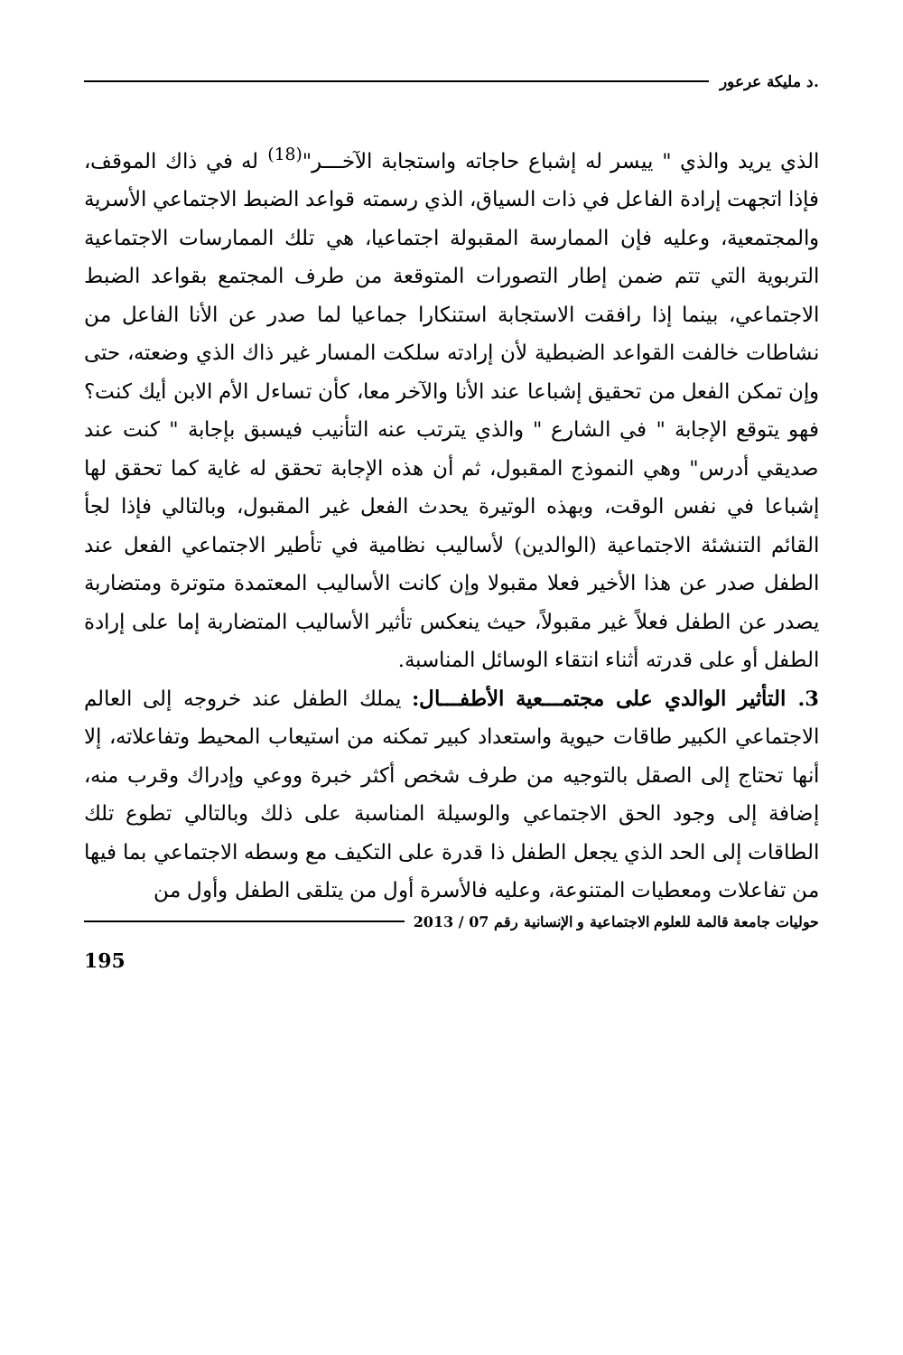.د مليكة عرعور
الذي يريد والذي " ييسر له إشباع حاجاته واستجابة الآخـــر"<sup>(18)</sup> له في ذاك الموقف، فإذا اتجهت إرادة الفاعل في ذات السياق، الذي رسمته قواعد الضبط الاجتماعي الأسرية والمجتمعية، وعليه فإن الممارسة المقبولة اجتماعيا، هي تلك الممارسات الاجتماعية التربوية التي تتم ضمن إطار التصورات المتوقعة من طرف المجتمع بقواعد الضبط الاجتماعي، بينما إذا رافقت الاستجابة استنكارا جماعيا لما صدر عن الأنا الفاعل من نشاطات خالفت القواعد الضبطية لأن إرادته سلكت المسار غير ذاك الذي وضعته، حتى وإن تمكن الفعل من تحقيق إشباعا عند الأنا والآخر معا، كأن تساءل الأم الابن أيك كنت؟ فهو يتوقع الإجابة " في الشارع " والذي يترتب عنه التأنيب فيسبق بإجابة " كنت عند صديقي أدرس" وهي النموذج المقبول، ثم أن هذه الإجابة تحقق له غاية كما تحقق لها إشباعا في نفس الوقت، وبهذه الوتيرة يحدث الفعل غير المقبول، وبالتالي فإذا لجأ القائم التنشئة الاجتماعية (الوالدين) لأساليب نظامية في تأطير الاجتماعي الفعل عند الطفل صدر عن هذا الأخير فعلا مقبولا وإن كانت الأساليب المعتمدة متوترة ومتضاربة يصدر عن الطفل فعلاً غير مقبولاً، حيث ينعكس تأثير الأساليب المتضاربة إما على إرادة الطفل أو على قدرته أثناء انتقاء الوسائل المناسبة.
3. التأثير الوالدي على مجتمـــعية الأطفـــال: يملك الطفل عند خروجه إلى العالم الاجتماعي الكبير طاقات حيوية واستعداد كبير تمكنه من استيعاب المحيط وتفاعلاته، إلا أنها تحتاج إلى الصقل بالتوجيه من طرف شخص أكثر خبرة ووعي وإدراك وقرب منه، إضافة إلى وجود الحق الاجتماعي والوسيلة المناسبة على ذلك وبالتالي تطوع تلك الطاقات إلى الحد الذي يجعل الطفل ذا قدرة على التكيف مع وسطه الاجتماعي بما فيها من تفاعلات ومعطيات المتنوعة، وعليه فالأسرة أول من يتلقى الطفل وأول من
حوليات جامعة قالمة للعلوم الاجتماعية و الإنسانية رقم 07 / 2013
195